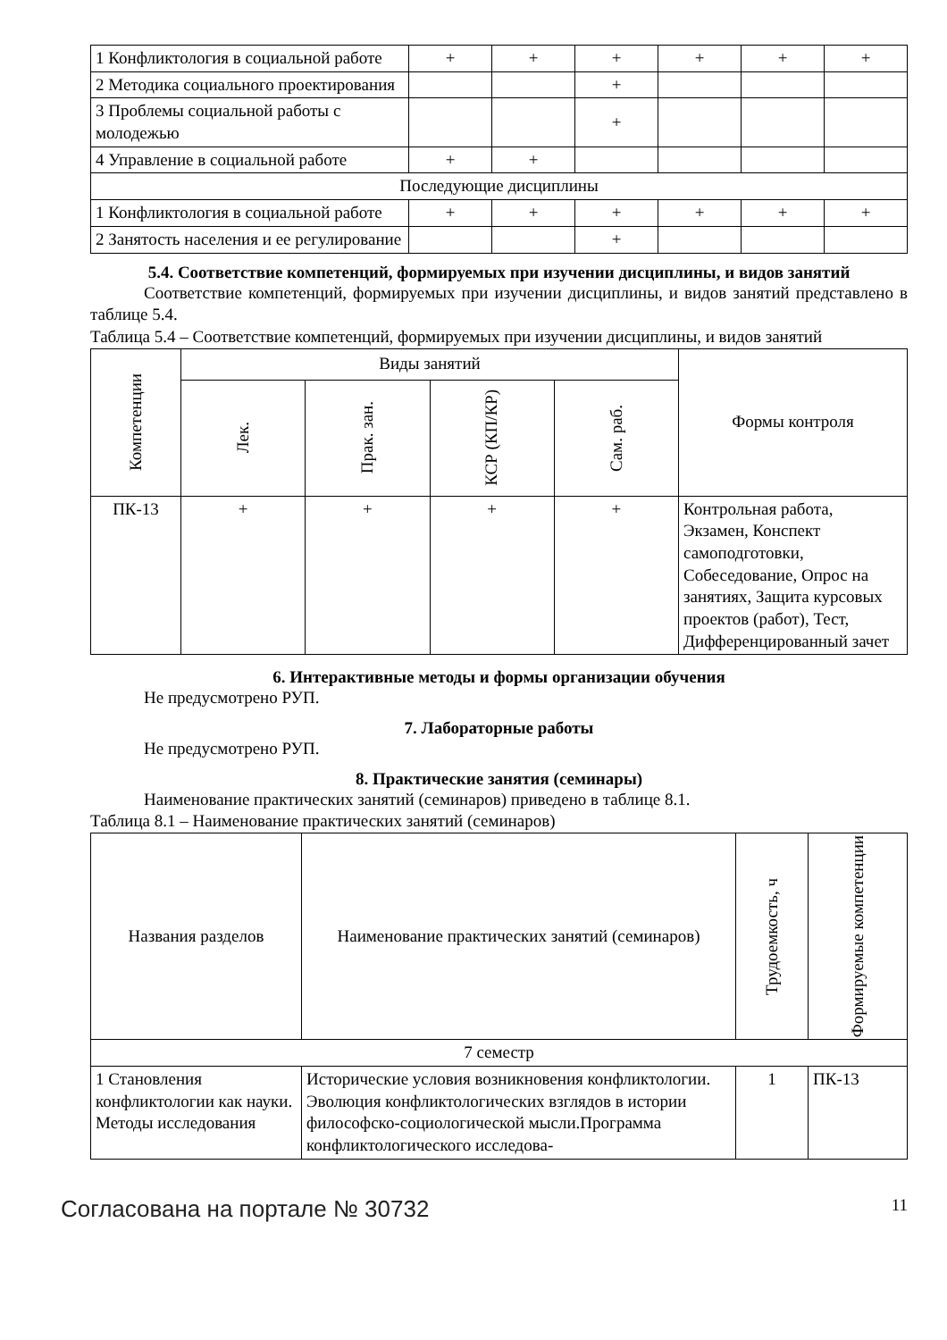| 1 Конфликтология в социальной работе | + | + | + | + | + | + |
| 2 Методика социального проектирования | | | + | | | |
| 3 Проблемы социальной работы с молодежью | | | + | | | |
| 4 Управление в социальной работе | + | + | | | | |
| Последующие дисциплины | | | | | | |
| 1 Конфликтология в социальной работе | + | + | + | + | + | + |
| 2 Занятость населения и ее регулирование | | | + | | | |
5.4. Соответствие компетенций, формируемых при изучении дисциплины, и видов занятий
Соответствие компетенций, формируемых при изучении дисциплины, и видов занятий представлено в таблице 5.4.
Таблица 5.4 – Соответствие компетенций, формируемых при изучении дисциплины, и видов занятий
| Компетенции | Виды занятий | | | | Формы контроля |
| --- | --- | --- | --- | --- | --- |
| | Лек. | Прак. зан. | КСР (КП/КР) | Сам. раб. | |
| ПК-13 | + | + | + | + | Контрольная работа, Экзамен, Конспект самоподготовки, Собеседование, Опрос на занятиях, Защита курсовых проектов (работ), Тест, Дифференцированный зачет |
6. Интерактивные методы и формы организации обучения
Не предусмотрено РУП.
7. Лабораторные работы
Не предусмотрено РУП.
8. Практические занятия (семинары)
Наименование практических занятий (семинаров) приведено в таблице 8.1.
Таблица 8.1 – Наименование практических занятий (семинаров)
| Названия разделов | Наименование практических занятий (семинаров) | Трудоемкость, ч | Формируемые компетенции |
| --- | --- | --- | --- |
| 7 семестр | | | |
| 1 Становления конфликтологии как науки. Методы исследования | Исторические условия возникновения конфликтологии. Эволюция конфликтологических взглядов в истории философско-социологической мысли.Программа конфликтологического исследова- | 1 | ПК-13 |
Согласована на портале № 30732 11